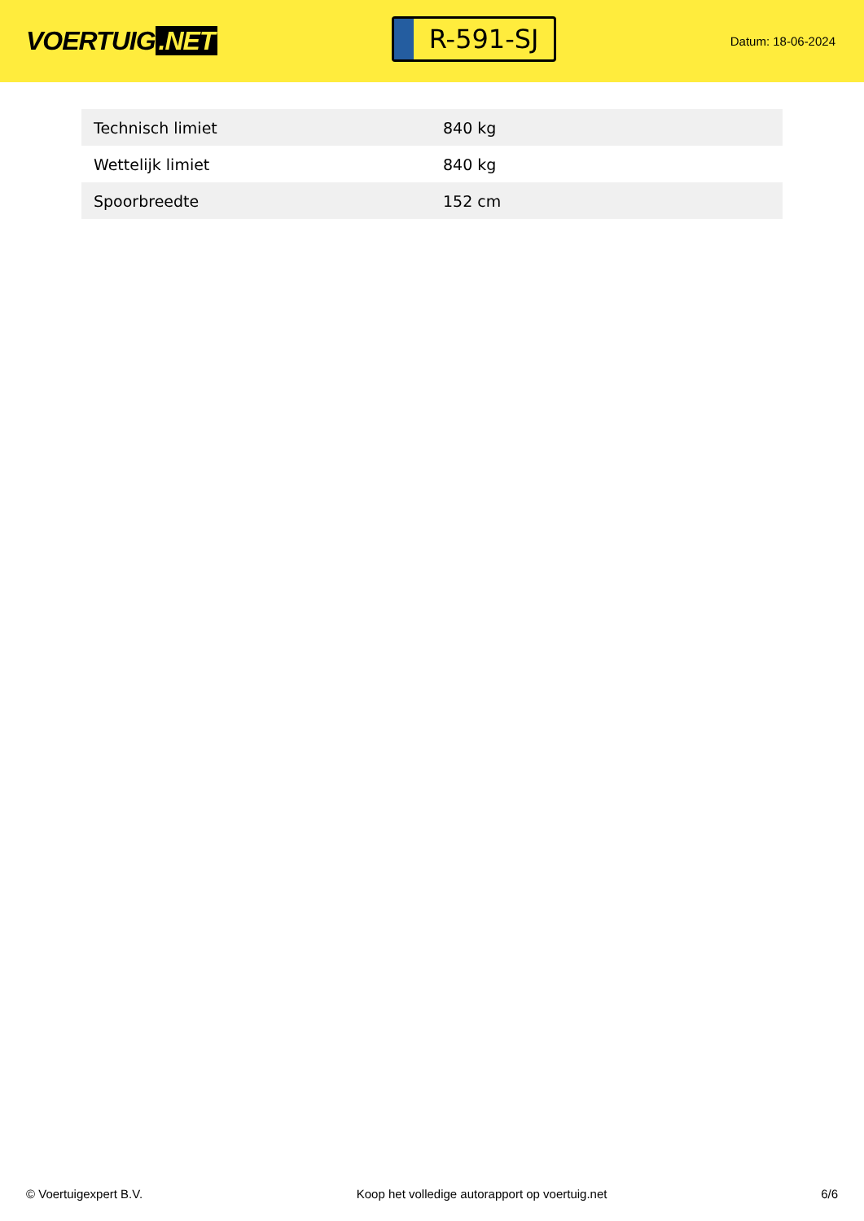VOERTUIG.NET
R-591-SJ
Datum: 18-06-2024
| Technisch limiet | 840 kg |
| Wettelijk limiet | 840 kg |
| Spoorbreedte | 152 cm |
© Voertuigexpert B.V. Koop het volledige autorapport op voertuig.net 6/6